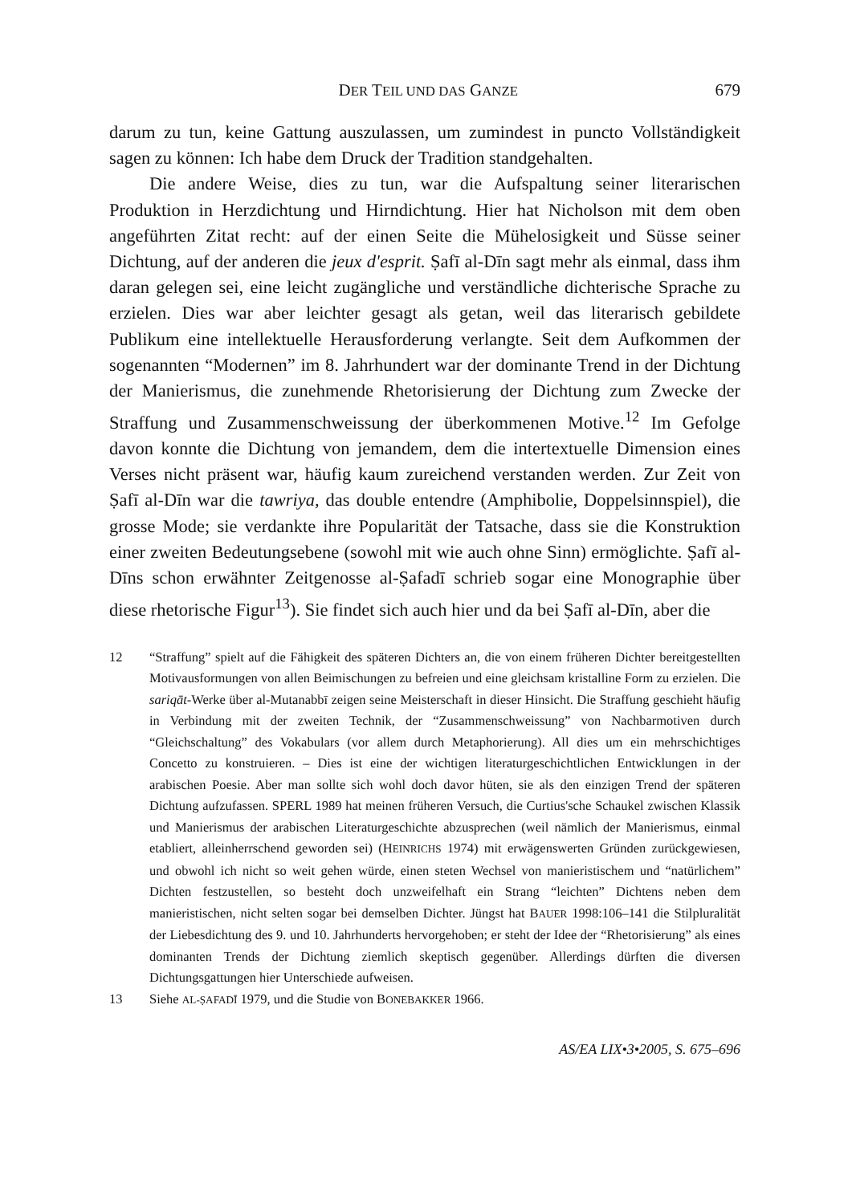DER TEIL UND DAS GANZE 679
darum zu tun, keine Gattung auszulassen, um zumindest in puncto Vollständig­keit sagen zu können: Ich habe dem Druck der Tradition standgehalten.
Die andere Weise, dies zu tun, war die Aufspaltung seiner literarischen Produktion in Herzdichtung und Hirndichtung. Hier hat Nicholson mit dem oben angeführten Zitat recht: auf der einen Seite die Mühelosigkeit und Süsse seiner Dichtung, auf der anderen die jeux d'esprit. Ṣafī al-Dīn sagt mehr als einmal, dass ihm daran gelegen sei, eine leicht zugängliche und verständliche dichte­rische Sprache zu erzielen. Dies war aber leichter gesagt als getan, weil das lite­rarisch gebildete Publikum eine intellektuelle Herausforderung verlangte. Seit dem Aufkommen der sogenannten “Modernen” im 8. Jahrhundert war der domi­nante Trend in der Dichtung der Manierismus, die zunehmende Rhetorisierung der Dichtung zum Zwecke der Straffung und Zusammenschweissung der über­kommenen Motive.<sup>12</sup> Im Gefolge davon konnte die Dichtung von jemandem, dem die intertextuelle Dimension eines Verses nicht präsent war, häufig kaum zureichend verstanden werden. Zur Zeit von Ṣafī al-Dīn war die tawriya, das double entendre (Amphibolie, Doppelsinnspiel), die grosse Mode; sie verdankte ihre Popularität der Tatsache, dass sie die Konstruktion einer zweiten Bedeu­tungsebene (sowohl mit wie auch ohne Sinn) ermöglichte. Ṣafī al-Dīns schon erwähnter Zeitgenosse al-Ṣafadī schrieb sogar eine Monographie über diese rhetorische Figur<sup>13</sup>). Sie findet sich auch hier und da bei Ṣafī al-Dīn, aber die
12 “Straffung” spielt auf die Fähigkeit des späteren Dichters an, die von einem früheren Dichter bereitgestellten Motivausformungen von allen Beimischungen zu befreien und eine gleichsam kristalline Form zu erzielen. Die sariqāt-Werke über al-Mutanabbī zeigen seine Meisterschaft in dieser Hinsicht. Die Straffung geschieht häufig in Verbindung mit der zweiten Technik, der “Zusammenschweissung” von Nachbarmotiven durch “Gleichschal­tung” des Vokabulars (vor allem durch Metaphorierung). All dies um ein mehrschichtiges Concetto zu konstruieren. – Dies ist eine der wichtigen literaturgeschichtlichen Ent­wicklungen in der arabischen Poesie. Aber man sollte sich wohl doch davor hüten, sie als den einzigen Trend der späteren Dichtung aufzufassen. SPERL 1989 hat meinen früheren Versuch, die Curtius'sche Schaukel zwischen Klassik und Manierismus der arabischen Literaturgeschichte abzusprechen (weil nämlich der Manierismus, einmal etabliert, allein­herrschend geworden sei) (HEINRICHS 1974) mit erwägenswerten Gründen zurückgewiesen, und obwohl ich nicht so weit gehen würde, einen steten Wechsel von manieristischem und “natürlichem” Dichten festzustellen, so besteht doch unzweifelhaft ein Strang “leichten” Dichtens neben dem manieristischen, nicht selten sogar bei demselben Dichter. Jüngst hat BAUER 1998:106–141 die Stilpluralität der Liebesdichtung des 9. und 10. Jahrhunderts hervorgehoben; er steht der Idee der “Rhetorisierung” als eines dominanten Trends der Dichtung ziemlich skeptisch gegenüber. Allerdings dürften die diversen Dichtungsgattungen hier Unterschiede aufweisen.
13 Siehe AL-ṢAFADĪ 1979, und die Studie von BONEBAKKER 1966.
AS/EA LIX•3•2005, S. 675–696